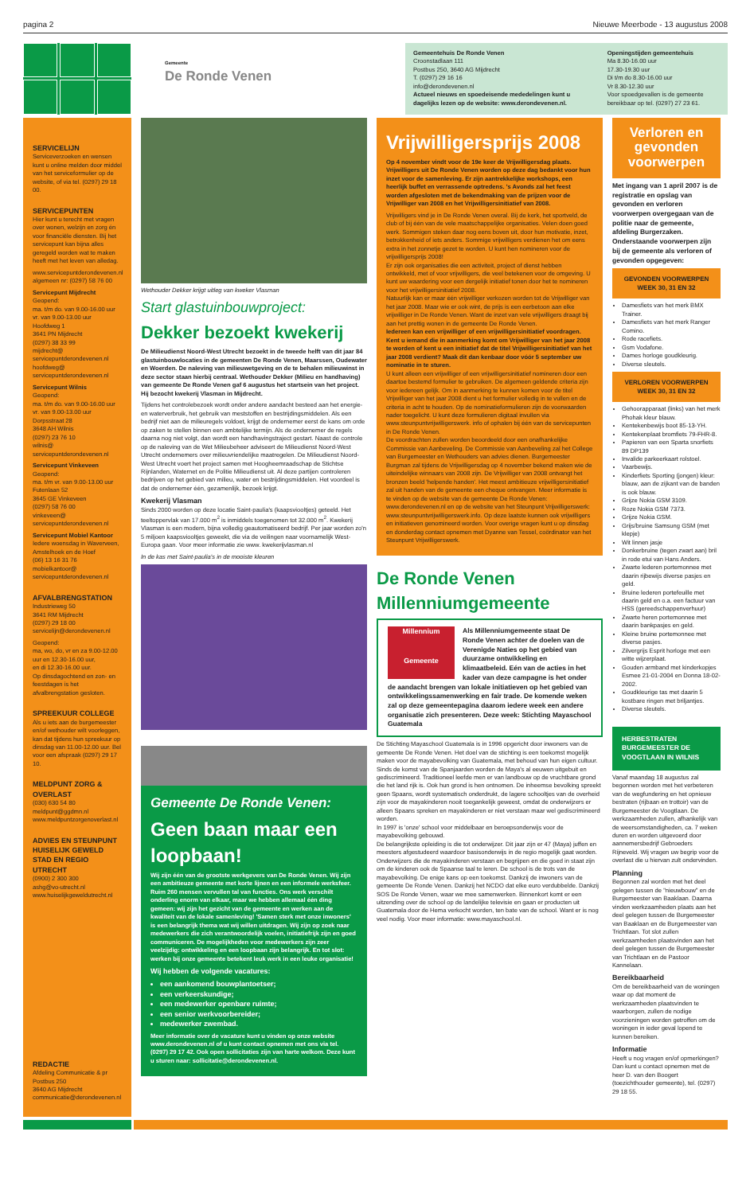pagina 2 Nieuwe Meerbode - 13 augustus 2008
Gemeente
De Ronde Venen
Gemeentehuis De Ronde Venen
Croonstadlaan 111
Postbus 250, 3640 AG Mijdrecht
T. (0297) 29 16 16
info@derondevenen.nl
Actueel nieuws en spoedeisende mededelingen kunt u dagelijks lezen op de website: www.derondevenen.nl.
Openingstijden gemeentehuis
Ma 8.30-16.00 uur
17.30-19.30 uur
Di t/m do 8.30-16.00 uur
Vr 8.30-12.30 uur
Voor spoedgevallen is de gemeente bereikbaar op tel. (0297) 27 23 61.
SERVICELIJN
Serviceverzoeken en wensen kunt u online melden door middel van het serviceformulier op de website, of via tel. (0297) 29 18 00.
SERVICEPUNTEN
Hier kunt u terecht met vragen over wonen, welzijn en zorg én voor financiële diensten. Bij het servicepunt kan bijna alles geregeld worden wat te maken heeft met het leven van alledag.
www.servicepuntderondevenen.nl algemeen nr: (0297) 58 76 00
Servicepunt Mijdrecht
Geopend:
ma. t/m do. van 9.00-16.00 uur
vr. van 9.00-13.00 uur
Hoofdweg 1
3641 PN Mijdrecht
(0297) 38 33 99
mijdrecht@ servicepuntderondevenen.nl
hoofdweg@ servicepuntderondevenen.nl
Servicepunt Wilnis
Geopend:
ma. t/m do. van 9.00-16.00 uur
vr. van 9.00-13.00 uur
Dorpsstraat 28
3648 AH Wilnis
(0297) 23 76 10
wilnis@ servicepuntderondevenen.nl
Servicepunt Vinkeveen
Geopend:
ma. t/m vr. van 9.00-13.00 uur
Futenlaan 52
3645 GE Vinkeveen
(0297) 58 76 00
vinkeveen@ servicepuntderondevenen.nl
Servicepunt Mobiel Kantoor
Iedere woensdag in Waverveen, Amstelhoek en de Hoef
(06) 13 16 31 76
mobielkantoor@ servicepuntderondevenen.nl
AFVALBRENGSTATION
Industrieweg 50
3641 RM Mijdrecht
(0297) 29 18 00
servicelijn@derondevenen.nl
Geopend:
ma, wo, do, vr en za 9.00-12.00 uur en 12.30-16.00 uur,
en di 12.30-16.00 uur.
Op dinsdagochtend en zon- en feestdagen is het afvalbrengstation gesloten.
SPREEKUUR COLLEGE
Als u iets aan de burgemeester en/of wethouder wilt voorleggen, kan dat tijdens hun spreekuur op dinsdag van 11.00-12.00 uur. Bel voor een afspraak (0297) 29 17 10.
MELDPUNT ZORG & OVERLAST
(030) 630 54 80
meldpunt@ggdmn.nl
www.meldpuntzorgenoverlast.nl
ADVIES EN STEUNPUNT HUISELIJK GEWELD STAD EN REGIO UTRECHT
(0900) 2 300 300
ashg@vo-utrecht.nl
www.huiselijkgeweldutrecht.nl
REDACTIE
Afdeling Communicatie & pr
Postbus 250
3640 AG Mijdrecht
communicatie@derondevenen.nl
Wethouder Dekker krijgt uitleg van kweker Vlasman
Start glastuinbouwproject:
Dekker bezoekt kwekerij
De Milieudienst Noord-West Utrecht bezoekt in de tweede helft van dit jaar 84 glastuinbouwlocaties in de gemeenten De Ronde Venen, Maarssen, Oudewater en Woerden. De naleving van milieuwetgeving en de te behalen milieuwinst in deze sector staan hierbij centraal. Wethouder Dekker (Milieu en handhaving) van gemeente De Ronde Venen gaf 6 augustus het startsein van het project. Hij bezocht kwekerij Vlasman in Mijdrecht.
Tijdens het controlebezoek wordt onder andere aandacht besteed aan het energie- en waterverbruik, het gebruik van meststoffen en bestrijdingsmiddelen. Als een bedrijf niet aan de milieuregels voldoet, krijgt de ondernemer eerst de kans om orde op zaken te stellen binnen een ambtelijke termijn. Als de ondernemer de regels daarna nog niet volgt, dan wordt een handhavingstraject gestart. Naast de controle op de naleving van de Wet Milieubeheer adviseert de Milieudienst Noord-West Utrecht ondernemers over milieuvriendelijke maatregelen. De Milieudienst Noord-West Utrecht voert het project samen met Hoogheemraadschap de Stichtse Rijnlanden, Waternet en de Politie Milieudienst uit. Al deze partijen controleren bedrijven op het gebied van milieu, water en bestrijdingsmiddelen. Het voordeel is dat de ondernemer één, gezamenlijk, bezoek krijgt.
Kwekerij Vlasman
Sinds 2000 worden op deze locatie Saint-paulia's (kaapsviooltjes) geteeld. Het teeltoppervlak van 17.000 m<sup>2</sup> is inmiddels toegenomen tot 32.000 m<sup>2</sup>. Kwekerij Vlasman is een modern, bijna volledig geautomatiseerd bedrijf. Per jaar worden zo'n 5 miljoen kaapsviooltjes geweekt, die via de veilingen naar voornamelijk West-Europa gaan. Voor meer informatie zie www. kwekerijvlasman.nl
In de kas met Saint-paulia's in de mooiste kleuren
Gemeente De Ronde Venen:
Geen baan maar een loopbaan!
Wij zijn één van de grootste werkgevers van De Ronde Venen. Wij zijn een ambitieuze gemeente met korte lijnen en een informele werksfeer. Ruim 260 mensen vervullen tal van functies. Ons werk verschilt onderling enorm van elkaar, maar we hebben allemaal één ding gemeen: wij zijn het gezicht van de gemeente en werken aan de kwaliteit van de lokale samenleving! 'Samen sterk met onze inwoners' is een belangrijk thema wat wij willen uitdragen. Wij zijn op zoek naar medewerkers die zich verantwoordelijk voelen, initiatiefrijk zijn en goed communiceren. De mogelijkheden voor medewerkers zijn zeer veelzijdig: ontwikkeling en een loopbaan zijn belangrijk. En tot slot: werken bij onze gemeente betekent leuk werk in een leuke organisatie!
Wij hebben de volgende vacatures:
een aankomend bouwplantoetser;
een verkeerskundige;
een medewerker openbare ruimte;
een senior werkvoorbereider;
medewerker zwembad.
Meer informatie over de vacature kunt u vinden op onze website www.derondevenen.nl of u kunt contact opnemen met ons via tel. (0297) 29 17 42. Ook open sollicitaties zijn van harte welkom. Deze kunt u sturen naar: sollicitatie@derondevenen.nl.
Vrijwilligersprijs 2008
Op 4 november vindt voor de 19e keer de Vrijwilligersdag plaats. Vrijwilligers uit De Ronde Venen worden op deze dag bedankt voor hun inzet voor de samenleving. Er zijn aantrekkelijke workshops, een heerlijk buffet en verrassende optredens. 's Avonds zal het feest worden afgesloten met de bekendmaking van de prijzen voor de Vrijwilliger van 2008 en het Vrijwilligersinitiatief van 2008.
Vrijwilligers vind je in De Ronde Venen overal. Bij de kerk, het sportveld, de club of bij één van de vele maatschappelijke organisaties. Velen doen goed werk. Sommigen steken daar nog eens boven uit, door hun motivatie, inzet, betrokkenheid of iets anders. Sommige vrijwilligers verdienen het om eens extra in het zonnetje gezet te worden. U kunt hen nomineren voor de vrijwilligersprijs 2008!
Er zijn ook organisaties die een activiteit, project of dienst hebben ontwikkeld, met of voor vrijwilligers, die veel betekenen voor de omgeving. U kunt uw waardering voor een dergelijk initiatief tonen door het te nomineren voor het vrijwilligersinitiatief 2008.
Natuurlijk kan er maar één vrijwilliger verkozen worden tot de Vrijwilliger van het jaar 2008. Maar wie er ook wint, de prijs is een eerbetoon aan elke vrijwilliger in De Ronde Venen. Want de inzet van vele vrijwilligers draagt bij aan het prettig wonen in de gemeente De Ronde Venen.
Iedereen kan een vrijwilliger of een vrijwilligersinitiatief voordragen. Kent u iemand die in aanmerking komt om Vrijwilliger van het jaar 2008 te worden of kent u een initiatief dat de titel Vrijwilligersinitiatief van het jaar 2008 verdient? Maak dit dan kenbaar door vóór 5 september uw nominatie in te sturen.
U kunt alleen een vrijwilliger of een vrijwilligersinitiatief nomineren door een daartoe bestemd formulier te gebruiken. De algemeen geldende criteria zijn voor iedereen gelijk. Om in aanmerking te kunnen komen voor de titel Vrijwilliger van het jaar 2008 dient u het formulier volledig in te vullen en de criteria in acht te houden. Op de nominatieformulieren zijn de voorwaarden nader toegelicht. U kunt deze formulieren digitaal invullen via www.steunpuntvrijwilligerswerk. info of ophalen bij één van de servicepunten in De Ronde Venen.
De voordrachten zullen worden beoordeeld door een onafhankelijke Commissie van Aanbeveling. De Commissie van Aanbeveling zal het College van Burgemeester en Wethouders van advies dienen. Burgemeester Burgman zal tijdens de Vrijwilligersdag op 4 november bekend maken wie de uiteindelijke winnaars van 2008 zijn. De Vrijwilliger van 2008 ontvangt het bronzen beeld 'helpende handen'. Het meest ambitieuze vrijwilligersinitiatief zal uit handen van de gemeente een cheque ontvangen. Meer informatie is te vinden op de website van de gemeente De Ronde Venen: www.derondevenen.nl en op de website van het Steunpunt Vrijwilligerswerk: www.steunpuntvrijwilligerswerk.info. Op deze laatste kunnen ook vrijwilligers en initiatieven genomineerd worden. Voor overige vragen kunt u op dinsdag en donderdag contact opnemen met Dyanne van Tessel, coördinator van het Steunpunt Vrijwilligerswerk.
De Ronde Venen Millenniumgemeente
Millennium
Gemeente
Als Millenniumgemeente staat De Ronde Venen achter de doelen van de Verenigde Naties op het gebied van duurzame ontwikkeling en klimaatbeleid. Eén van de acties in het kader van deze campagne is het onder de aandacht brengen van lokale initiatieven op het gebied van ontwikkelingssamenwerking en fair trade. De komende weken zal op deze gemeentepagina daarom iedere week een andere organisatie zich presenteren. Deze week: Stichting Mayaschool Guatemala
De Stichting Mayaschool Guatemala is in 1996 opgericht door inwoners van de gemeente De Ronde Venen. Het doel van de stichting is een toekomst mogelijk maken voor de mayabevolking van Guatemala, met behoud van hun eigen cultuur. Sinds de komst van de Spanjaarden worden de Maya's al eeuwen uitgebuit en gediscrimineerd. Traditioneel leefde men er van landbouw op de vruchtbare grond die het land rijk is. Ook hun grond is hen ontnomen. De inheemse bevolking spreekt geen Spaans, wordt systematisch onderdrukt, de lagere schooltjes van de overheid zijn voor de mayakinderen nooit toegankelijk geweest, omdat de onderwijzers er alleen Spaans spreken en mayakinderen er niet verstaan maar wel gediscrimineerd worden.
In 1997 is 'onze' school voor middelbaar en beroepsonderwijs voor de mayabevolking gebouwd.
De belangrijkste opleiding is die tot onderwijzer. Dit jaar zijn er 47 (Maya) juffen en meesters afgestudeerd waardoor basisonderwijs in de regio mogelijk gaat worden.
Onderwijzers die de mayakinderen verstaan en begrijpen en die goed in staat zijn om de kinderen ook de Spaanse taal te leren. De school is de trots van de mayabevolking. De enige kans op een toekomst. Dankzij de inwoners van de gemeente De Ronde Venen. Dankzij het NCDO dat elke euro verdubbelde. Dankzij SOS De Ronde Venen, waar we mee samenwerken. Binnenkort komt er een uitzending over de school op de landelijke televisie en gaan er producten uit Guatemala door de Hema verkocht worden, ten bate van de school. Want er is nog veel nodig. Voor meer informatie: www.mayaschool.nl.
Verloren en gevonden voorwerpen
Met ingang van 1 april 2007 is de registratie en opslag van gevonden en verloren voorwerpen overgegaan van de politie naar de gemeente, afdeling Burgerzaken. Onderstaande voorwerpen zijn bij de gemeente als verloren of gevonden opgegeven:
GEVONDEN VOORWERPEN WEEK 30, 31 EN 32
Damesfiets van het merk BMX Trainer.
Damesfiets van het merk Ranger Comino.
Rode racefiets.
Gsm Vodafone.
Dames horloge goudkleurig.
Diverse sleutels.
VERLOREN VOORWERPEN WEEK 30, 31 EN 32
Gehoorapparaat (links) van het merk Phohak kleur blauw.
Kentekenbewijs boot 85-13-YH.
Kentekenplaat bromfiets 79-FHR-8.
Papieren van een Sparta snorfiets 89 DP139
Invalide parkeerkaart rolstoel.
Vaarbewijs.
Kinderfiets Sporting (jongen) kleur: blauw, aan de zijkant van de banden is ook blauw.
Grijze Nokia GSM 3109.
Roze Nokia GSM 7373.
Grijze Nokia GSM.
Grijs/bruine Samsung GSM (met klepje)
Wit linnen jasje
Donkerbruine (tegen zwart aan) bril in rode etui van Hans Anders.
Zwarte lederen portemonnee met daarin rijbewijs diverse pasjes en geld.
Bruine lederen portefeuille met daarin geld en o.a. een factuur van HSS (gereedschappenverhuur)
Zwarte heren portemonnee met daarin bankpasjes en geld.
Kleine bruine portemonnee met diverse pasjes.
Zilvergrijs Esprit horloge met een witte wijzerplaat.
Gouden armband met kinderkopjes Esmee 21-01-2004 en Donna 18-02-2002.
Goudkleurige tas met daarin 5 kostbare ringen met briljantjes.
Diverse sleutels.
HERBESTRATEN BURGEMEESTER DE VOOGTLAAN IN WILNIS
Vanaf maandag 18 augustus zal begonnen worden met het verbeteren van de wegfundering en het opnieuw bestraten (rijbaan en trottoir) van de Burgemeester de Voogtlaan. De werkzaamheden zullen, afhankelijk van de weersomstandigheden, ca. 7 weken duren en worden uitgevoerd door aannemersbedrijf Gebroeders Rijneveld. Wij vragen uw begrip voor de overlast die u hiervan zult ondervinden.
Planning
Begonnen zal worden met het deel gelegen tussen de "nieuwbouw" en de Burgemeester van Baaklaan. Daarna vinden werkzaamheden plaats aan het deel gelegen tussen de Burgemeester van Baaklaan en de Burgemeester van Trichtlaan. Tot slot zullen werkzaamheden plaatsvinden aan het deel gelegen tussen de Burgemeester van Trichtlaan en de Pastoor Kannelaan.
Bereikbaarheid
Om de bereikbaarheid van de woningen waar op dat moment de werkzaamheden plaatsvinden te waarborgen, zullen de nodige voorzieningen worden getroffen om de woningen in ieder geval lopend te kunnen bereiken.
Informatie
Heeft u nog vragen en/of opmerkingen? Dan kunt u contact opnemen met de heer D. van den Boogert (toezichthouder gemeente), tel. (0297) 29 18 55.